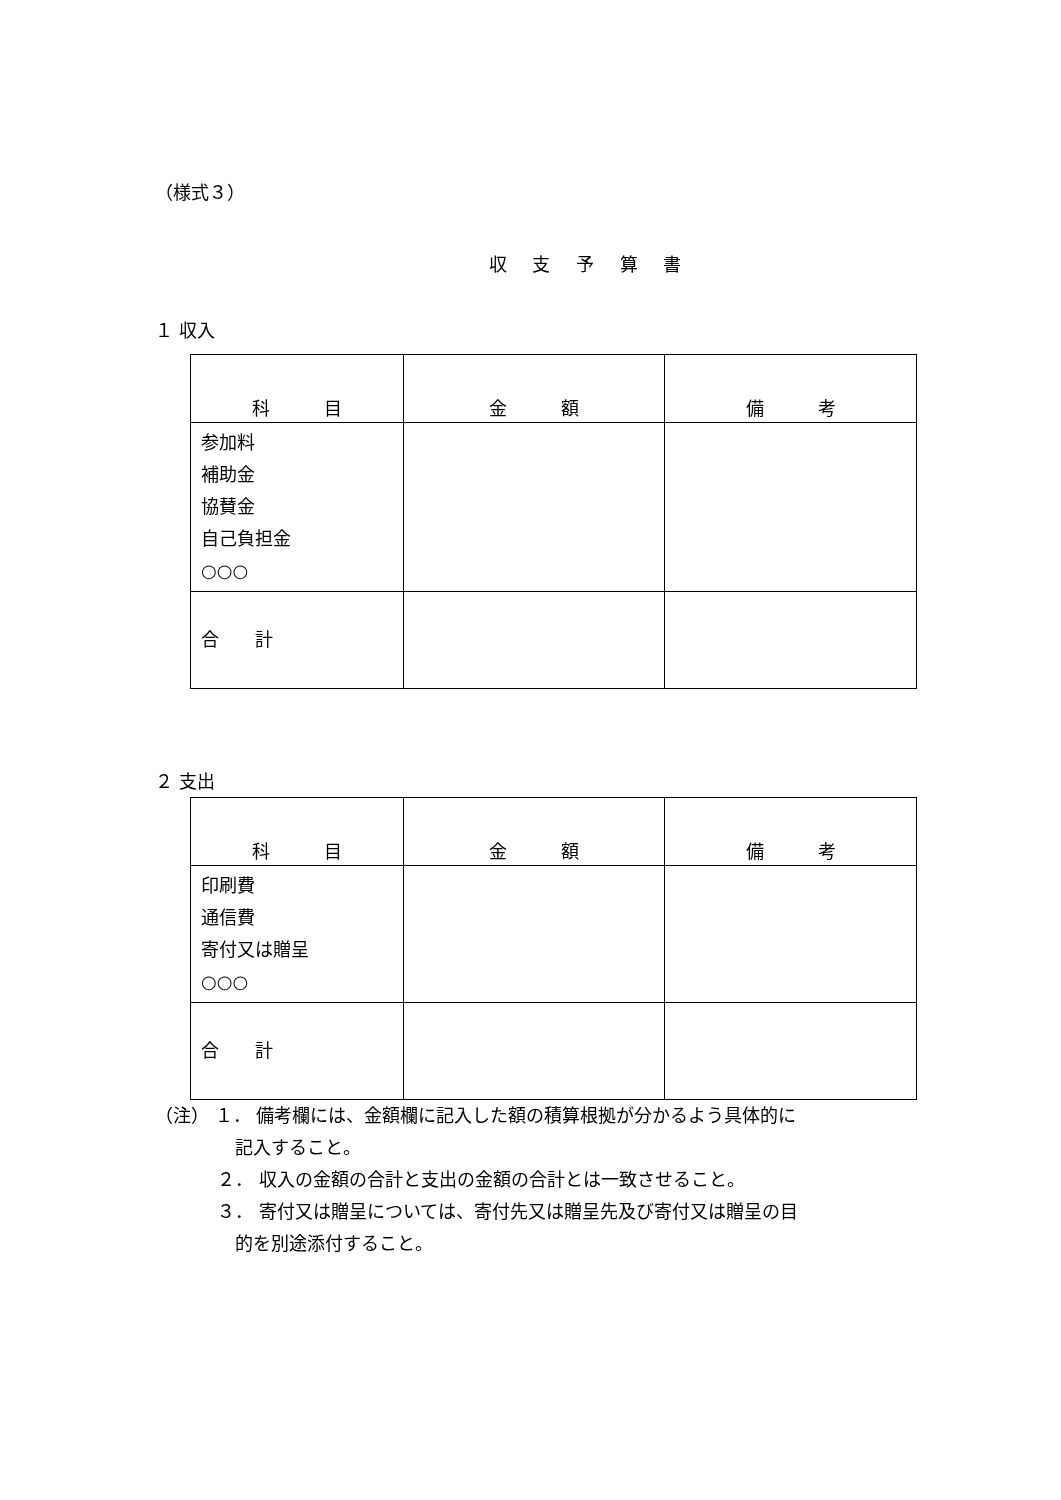（様式３）
収 支 予 算 書
１ 収入
| 科 目 | 金 額 | 備 考 |
| --- | --- | --- |
| 参加料 補助金 協賛金 自己負担金 ○○○ | | |
| 合 計 | | |
２ 支出
| 科 目 | 金 額 | 備 考 |
| --- | --- | --- |
| 印刷費 通信費 寄付又は贈呈 ○○○ | | |
| 合 計 | | |
（注） １． 備考欄には、金額欄に記入した額の積算根拠が分かるよう具体的に
記入すること。
２． 収入の金額の合計と支出の金額の合計とは一致させること。
３． 寄付又は贈呈については、寄付先又は贈呈先及び寄付又は贈呈の目
的を別途添付すること。